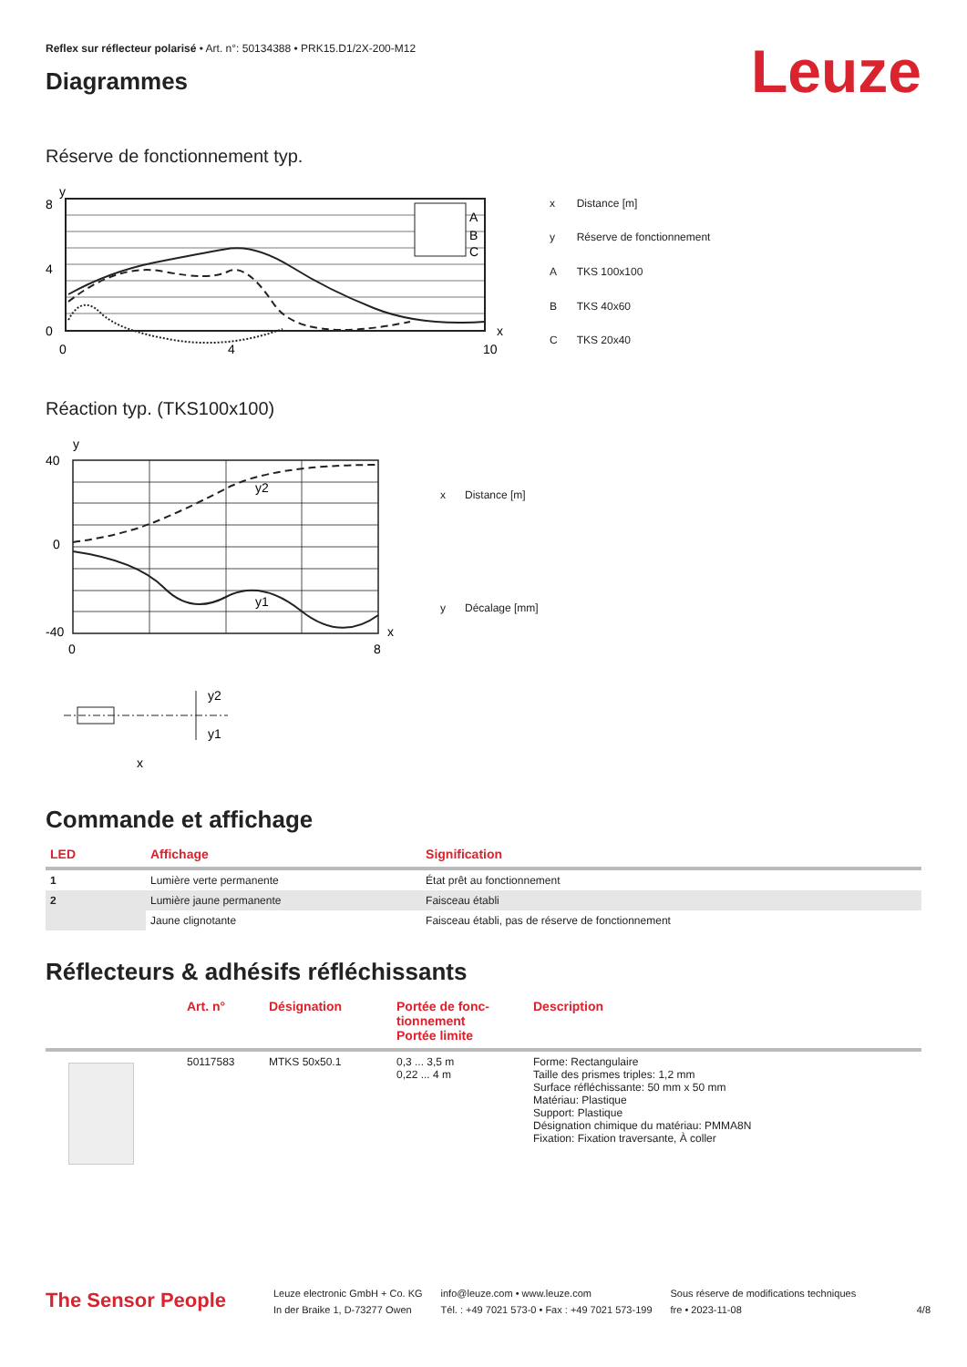Reflex sur réflecteur polarisé • Art. n°: 50134388 • PRK15.D1/2X-200-M12
Diagrammes
Leuze
Réserve de fonctionnement typ.
A
B
C
8
4
0
0
4
10
y
x
| x | Distance [m] |
| y | Réserve de fonctionnement |
| A | TKS 100x100 |
| B | TKS 40x60 |
| C | TKS 20x40 |
Réaction typ. (TKS100x100)
y2
y1
40
0
-40
0
8
y
x
| x | Distance [m] |
| y | Décalage [mm] |
y2
y1
x
Commande et affichage
| LED | Affichage | Signification |
| --- | --- | --- |
| 1 | Lumière verte permanente | État prêt au fonctionnement |
| 2 | Lumière jaune permanente | Faisceau établi |
| | Jaune clignotante | Faisceau établi, pas de réserve de fonctionnement |
Réflecteurs & adhésifs réfléchissants
| | Art. n° | Désignation | Portée de fonc- tionnement Portée limite | Description |
| --- | --- | --- | --- | --- |
| | 50117583 | MTKS 50x50.1 | 0,3 ... 3,5 m 0,22 ... 4 m | Forme: Rectangulaire Taille des prismes triples: 1,2 mm Surface réfléchissante: 50 mm x 50 mm Matériau: Plastique Support: Plastique Désignation chimique du matériau: PMMA8N Fixation: Fixation traversante, À coller |
The Sensor People
Leuze electronic GmbH + Co. KG
In der Braike 1, D-73277 Owen
info@leuze.com • www.leuze.com
Tél. : +49 7021 573-0 • Fax : +49 7021 573-199
Sous réserve de modifications techniques
fre • 2023-11-08
4/8